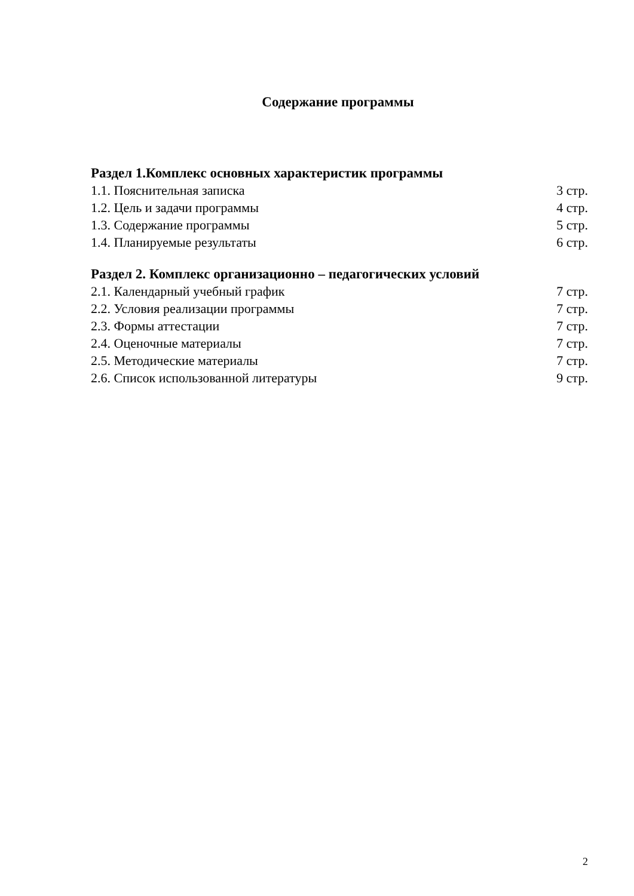Содержание программы
Раздел 1.Комплекс основных характеристик программы
1.1. Пояснительная записка 3 стр.
1.2. Цель и задачи программы 4 стр.
1.3. Содержание программы 5 стр.
1.4. Планируемые результаты 6 стр.
Раздел 2. Комплекс организационно – педагогических условий
2.1. Календарный учебный график 7 стр.
2.2. Условия реализации программы 7 стр.
2.3. Формы аттестации 7 стр.
2.4. Оценочные материалы 7 стр.
2.5. Методические материалы 7 стр.
2.6. Список использованной литературы 9 стр.
2